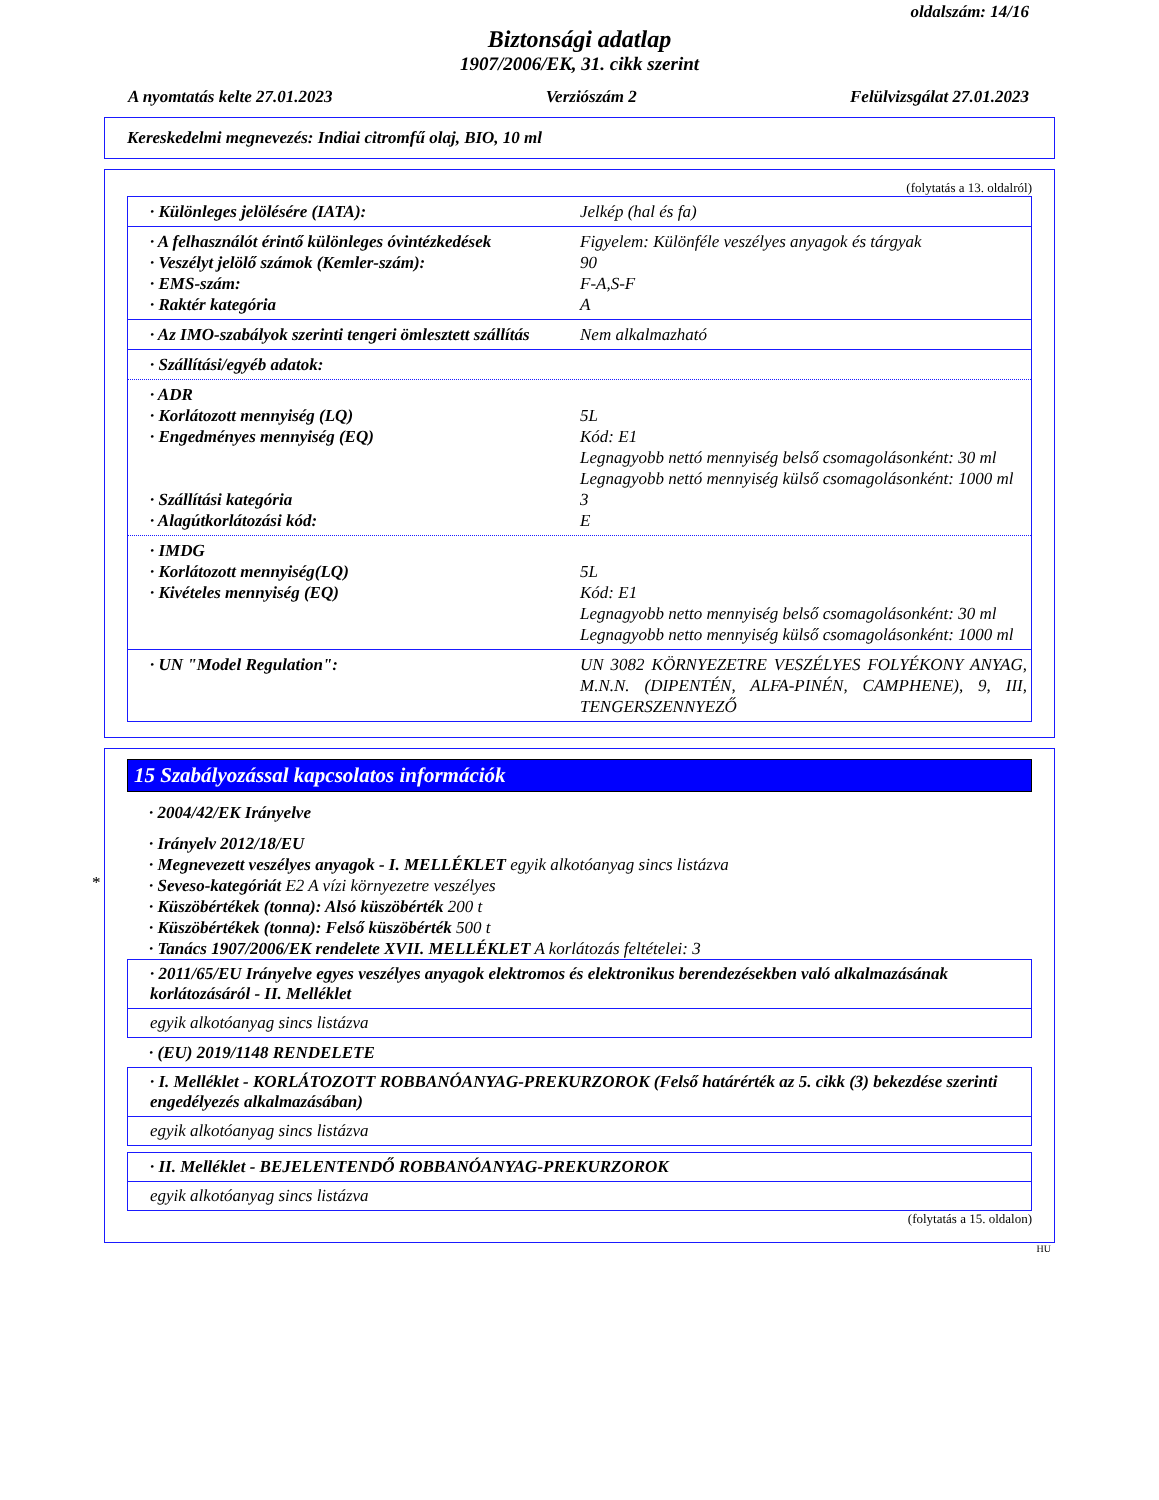oldalszám: 14/16
Biztonsági adatlap
1907/2006/EK, 31. cikk szerint
A nyomtatás kelte 27.01.2023 Verziószám 2 Felülvizsgálat 27.01.2023
Kereskedelmi megnevezés: Indiai citromfű olaj, BIO, 10 ml
(folytatás a 13. oldalról)
· Különleges jelölésére (IATA): Jelkép (hal és fa)
· A felhasználót érintő különleges óvintézkedések Figyelem: Különféle veszélyes anyagok és tárgyak
· Veszélyt jelölő számok (Kemler-szám): 90
· EMS-szám: F-A,S-F
· Raktér kategória A
· Az IMO-szabályok szerinti tengeri ömlesztett szállítás Nem alkalmazható
· Szállítási/egyéb adatok:
· ADR
· Korlátozott mennyiség (LQ) 5L
· Engedményes mennyiség (EQ) Kód: E1
Legnagyobb nettó mennyiség belső csomagolásonként: 30 ml
Legnagyobb nettó mennyiség külső csomagolásonként: 1000 ml
· Szállítási kategória 3
· Alagútkorlátozási kód: E
· IMDG
· Korlátozott mennyiség(LQ) 5L
· Kivételes mennyiség (EQ) Kód: E1
Legnagyobb netto mennyiség belső csomagolásonként: 30 ml
Legnagyobb netto mennyiség külső csomagolásonként: 1000 ml
· UN "Model Regulation": UN 3082 KÖRNYEZETRE VESZÉLYES FOLYÉKONY ANYAG, M.N.N. (DIPENTÉN, ALFA-PINÉN, CAMPHENE), 9, III, TENGERSZENNYEZŐ
*
15 Szabályozással kapcsolatos információk
· 2004/42/EK Irányelve
· Irányelv 2012/18/EU
· Megnevezett veszélyes anyagok - I. MELLÉKLET egyik alkotóanyag sincs listázva
· Seveso-kategóriát E2 A vízi környezetre veszélyes
· Küszöbértékek (tonna): Alsó küszöbérték 200 t
· Küszöbértékek (tonna): Felső küszöbérték 500 t
· Tanács 1907/2006/EK rendelete XVII. MELLÉKLET A korlátozás feltételei: 3
· 2011/65/EU Irányelve egyes veszélyes anyagok elektromos és elektronikus berendezésekben való alkalmazásának korlátozásáról - II. Melléklet
egyik alkotóanyag sincs listázva
· (EU) 2019/1148 RENDELETE
· I. Melléklet - KORLÁTOZOTT ROBBANÓANYAG-PREKURZOROK (Felső határérték az 5. cikk (3) bekezdése szerinti engedélyezés alkalmazásában)
egyik alkotóanyag sincs listázva
· II. Melléklet - BEJELENTENDŐ ROBBANÓANYAG-PREKURZOROK
egyik alkotóanyag sincs listázva
(folytatás a 15. oldalon)
HU